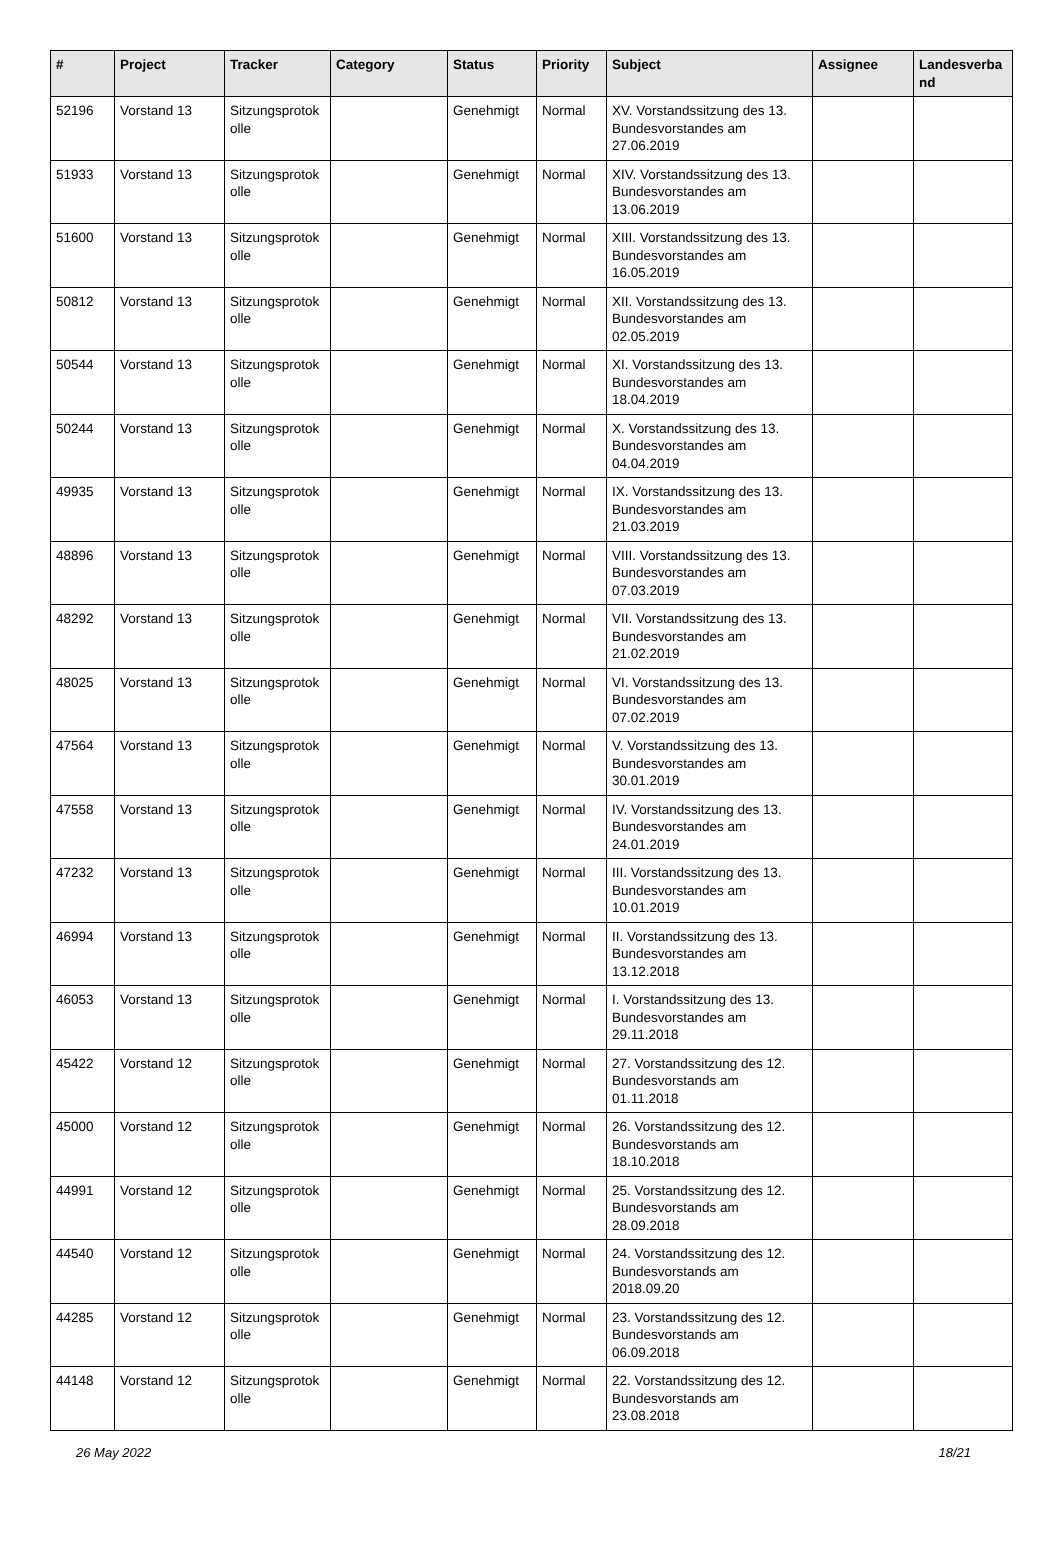| # | Project | Tracker | Category | Status | Priority | Subject | Assignee | Landesverba nd |
| --- | --- | --- | --- | --- | --- | --- | --- | --- |
| 52196 | Vorstand 13 | Sitzungsprotok olle | | Genehmigt | Normal | XV. Vorstandssitzung des 13. Bundesvorstandes am 27.06.2019 | | |
| 51933 | Vorstand 13 | Sitzungsprotok olle | | Genehmigt | Normal | XIV. Vorstandssitzung des 13. Bundesvorstandes am 13.06.2019 | | |
| 51600 | Vorstand 13 | Sitzungsprotok olle | | Genehmigt | Normal | XIII. Vorstandssitzung des 13. Bundesvorstandes am 16.05.2019 | | |
| 50812 | Vorstand 13 | Sitzungsprotok olle | | Genehmigt | Normal | XII. Vorstandssitzung des 13. Bundesvorstandes am 02.05.2019 | | |
| 50544 | Vorstand 13 | Sitzungsprotok olle | | Genehmigt | Normal | XI. Vorstandssitzung des 13. Bundesvorstandes am 18.04.2019 | | |
| 50244 | Vorstand 13 | Sitzungsprotok olle | | Genehmigt | Normal | X. Vorstandssitzung des 13. Bundesvorstandes am 04.04.2019 | | |
| 49935 | Vorstand 13 | Sitzungsprotok olle | | Genehmigt | Normal | IX. Vorstandssitzung des 13. Bundesvorstandes am 21.03.2019 | | |
| 48896 | Vorstand 13 | Sitzungsprotok olle | | Genehmigt | Normal | VIII. Vorstandssitzung des 13. Bundesvorstandes am 07.03.2019 | | |
| 48292 | Vorstand 13 | Sitzungsprotok olle | | Genehmigt | Normal | VII. Vorstandssitzung des 13. Bundesvorstandes am 21.02.2019 | | |
| 48025 | Vorstand 13 | Sitzungsprotok olle | | Genehmigt | Normal | VI. Vorstandssitzung des 13. Bundesvorstandes am 07.02.2019 | | |
| 47564 | Vorstand 13 | Sitzungsprotok olle | | Genehmigt | Normal | V. Vorstandssitzung des 13. Bundesvorstandes am 30.01.2019 | | |
| 47558 | Vorstand 13 | Sitzungsprotok olle | | Genehmigt | Normal | IV. Vorstandssitzung des 13. Bundesvorstandes am 24.01.2019 | | |
| 47232 | Vorstand 13 | Sitzungsprotok olle | | Genehmigt | Normal | III. Vorstandssitzung des 13. Bundesvorstandes am 10.01.2019 | | |
| 46994 | Vorstand 13 | Sitzungsprotok olle | | Genehmigt | Normal | II. Vorstandssitzung des 13. Bundesvorstandes am 13.12.2018 | | |
| 46053 | Vorstand 13 | Sitzungsprotok olle | | Genehmigt | Normal | I. Vorstandssitzung des 13. Bundesvorstandes am 29.11.2018 | | |
| 45422 | Vorstand 12 | Sitzungsprotok olle | | Genehmigt | Normal | 27. Vorstandssitzung des 12. Bundesvorstands am 01.11.2018 | | |
| 45000 | Vorstand 12 | Sitzungsprotok olle | | Genehmigt | Normal | 26. Vorstandssitzung des 12. Bundesvorstands am 18.10.2018 | | |
| 44991 | Vorstand 12 | Sitzungsprotok olle | | Genehmigt | Normal | 25. Vorstandssitzung des 12. Bundesvorstands am 28.09.2018 | | |
| 44540 | Vorstand 12 | Sitzungsprotok olle | | Genehmigt | Normal | 24. Vorstandssitzung des 12. Bundesvorstands am 2018.09.20 | | |
| 44285 | Vorstand 12 | Sitzungsprotok olle | | Genehmigt | Normal | 23. Vorstandssitzung des 12. Bundesvorstands am 06.09.2018 | | |
| 44148 | Vorstand 12 | Sitzungsprotok olle | | Genehmigt | Normal | 22. Vorstandssitzung des 12. Bundesvorstands am 23.08.2018 | | |
26 May 2022 18/21